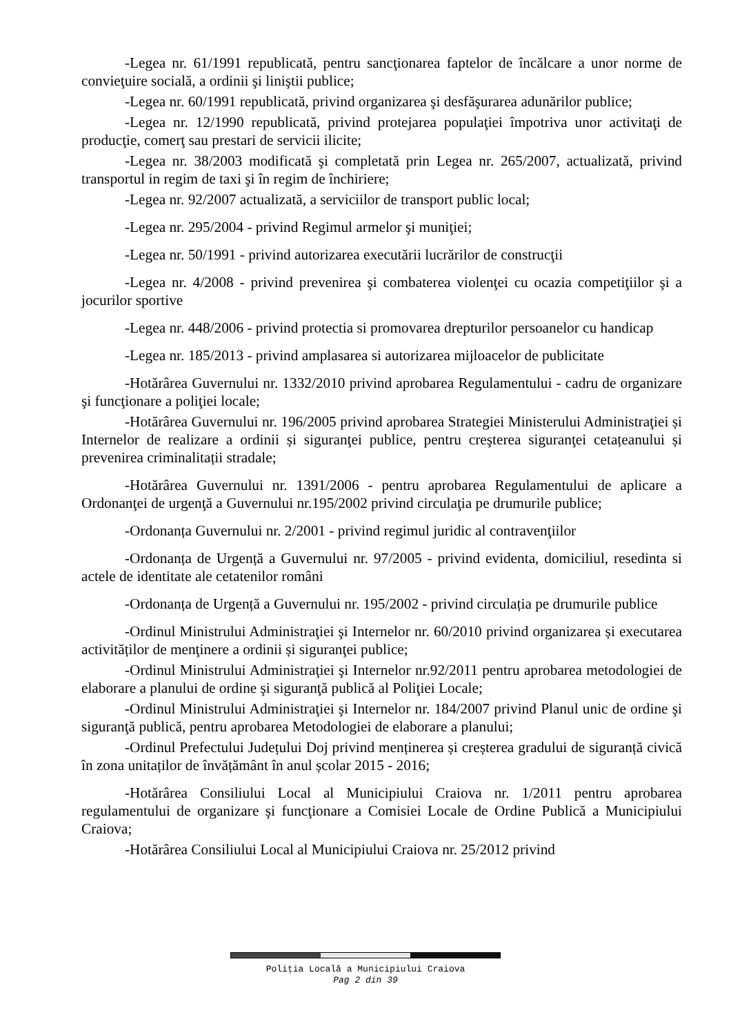-Legea nr. 61/1991 republicată, pentru sancţionarea faptelor de încălcare a unor norme de convieţuire socială, a ordinii şi liniştii publice;
-Legea nr. 60/1991 republicată, privind organizarea şi desfăşurarea adunărilor publice;
-Legea nr. 12/1990 republicată, privind protejarea populaţiei împotriva unor activitaţi de producţie, comerţ sau prestari de servicii ilicite;
-Legea nr. 38/2003 modificată şi completată prin Legea nr. 265/2007, actualizată, privind transportul in regim de taxi şi în regim de închiriere;
-Legea nr. 92/2007 actualizată, a serviciilor de transport public local;
-Legea nr. 295/2004 - privind Regimul armelor şi muniţiei;
-Legea nr. 50/1991 - privind autorizarea executării lucrărilor de construcţii
-Legea nr. 4/2008 - privind prevenirea şi combaterea violenţei cu ocazia competiţiilor şi a jocurilor sportive
-Legea nr. 448/2006 - privind protectia si promovarea drepturilor persoanelor cu handicap
-Legea nr. 185/2013 - privind amplasarea si autorizarea mijloacelor de publicitate
-Hotărârea Guvernului nr. 1332/2010 privind aprobarea Regulamentului - cadru de organizare şi funcţionare a poliţiei locale;
-Hotărârea Guvernului nr. 196/2005 privind aprobarea Strategiei Ministerului Administraţiei și Internelor de realizare a ordinii și siguranţei publice, pentru creşterea siguranţei cetațeanului și prevenirea criminalitații stradale;
-Hotărârea Guvernului nr. 1391/2006 - pentru aprobarea Regulamentului de aplicare a Ordonanţei de urgenţă a Guvernului nr.195/2002 privind circulaţia pe drumurile publice;
-Ordonanța Guvernului nr. 2/2001 - privind regimul juridic al contravenţiilor
-Ordonanța de Urgență a Guvernului nr. 97/2005 - privind evidenta, domiciliul, resedinta si actele de identitate ale cetatenilor români
-Ordonanța de Urgență a Guvernului nr. 195/2002 - privind circulația pe drumurile publice
-Ordinul Ministrului Administraţiei şi Internelor nr. 60/2010 privind organizarea și executarea activităților de menţinere a ordinii și siguranţei publice;
-Ordinul Ministrului Administraţiei şi Internelor nr.92/2011 pentru aprobarea metodologiei de elaborare a planului de ordine şi siguranţă publică al Poliţiei Locale;
-Ordinul Ministrului Administraţiei şi Internelor nr. 184/2007 privind Planul unic de ordine şi siguranţă publică, pentru aprobarea Metodologiei de elaborare a planului;
-Ordinul Prefectului Județului Doj privind menținerea și creșterea gradului de siguranță civică în zona unitaților de învățământ în anul școlar 2015 - 2016;
-Hotărârea Consiliului Local al Municipiului Craiova nr. 1/2011 pentru aprobarea regulamentului de organizare şi funcţionare a Comisiei Locale de Ordine Publică a Municipiului Craiova;
-Hotărârea Consiliului Local al Municipiului Craiova nr. 25/2012 privind
Poliţia Locală a Municipiului Craiova
Pag 2 din 39